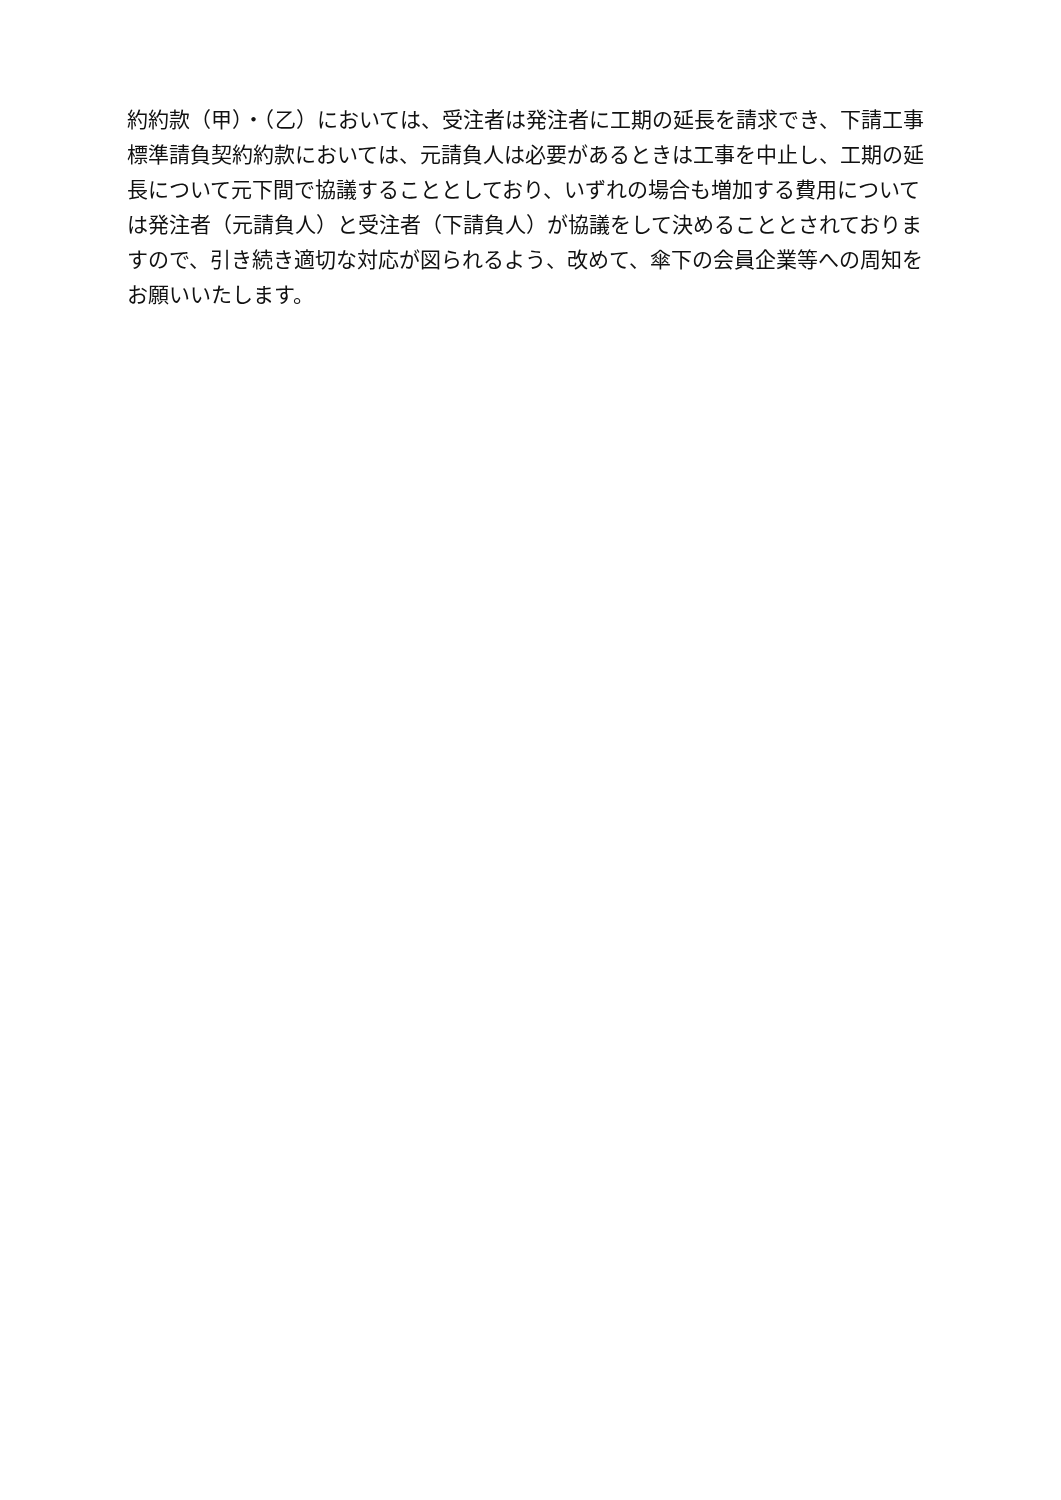約約款（甲）・（乙）においては、受注者は発注者に工期の延長を請求でき、下請工事
標準請負契約約款においては、元請負人は必要があるときは工事を中止し、工期の延
長について元下間で協議することとしており、いずれの場合も増加する費用について
は発注者（元請負人）と受注者（下請負人）が協議をして決めることとされておりま
すので、引き続き適切な対応が図られるよう、改めて、傘下の会員企業等への周知を
お願いいたします。